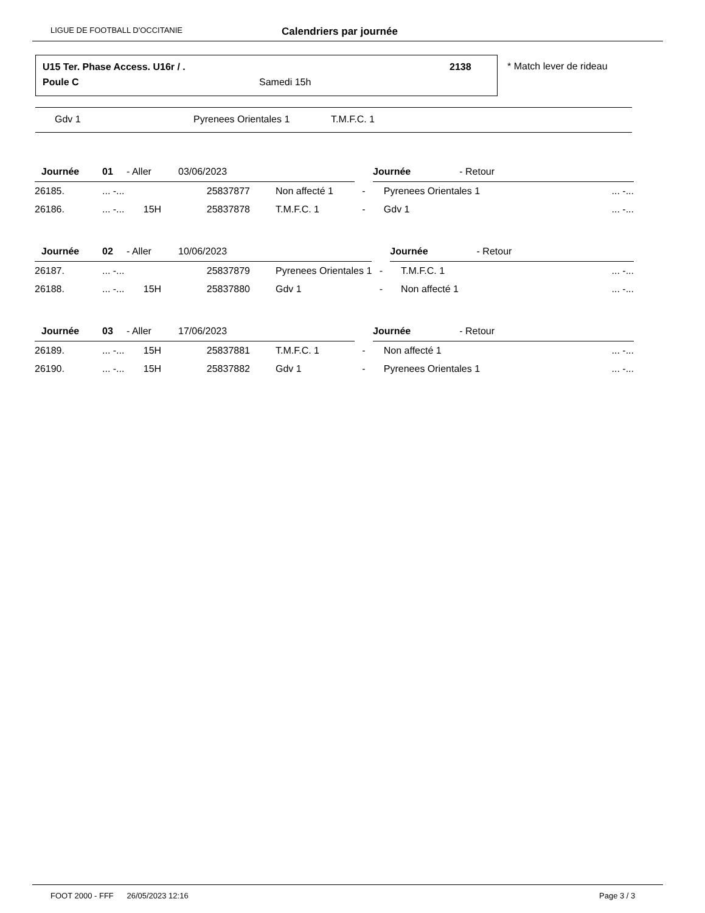LIGUE DE FOOTBALL D'OCCITANIE Calendriers par journée
U15 Ter. Phase Access. U16r / .
2138
Poule C Samedi 15h
* Match lever de rideau
Gdv 1 Pyrenees Orientales 1 T.M.F.C. 1
| Journée | 01 | - Aller | 03/06/2023 | | | Journée - Retour | |
| 26185. | ... -... | | 25837877 | Non affecté 1 | - | Pyrenees Orientales 1 | ... -... |
| 26186. | ... -... | 15H | 25837878 | T.M.F.C. 1 | - | Gdv 1 | ... -... |
| Journée | 02 | - Aller | 10/06/2023 | | | Journée - Retour | |
| 26187. | ... -... | | 25837879 | Pyrenees Orientales 1 | - | T.M.F.C. 1 | ... -... |
| 26188. | ... -... | 15H | 25837880 | Gdv 1 | - | Non affecté 1 | ... -... |
| Journée | 03 | - Aller | 17/06/2023 | | | Journée - Retour | |
| 26189. | ... -... | 15H | 25837881 | T.M.F.C. 1 | - | Non affecté 1 | ... -... |
| 26190. | ... -... | 15H | 25837882 | Gdv 1 | - | Pyrenees Orientales 1 | ... -... |
FOOT 2000 - FFF 26/05/2023 12:16 Page 3 / 3